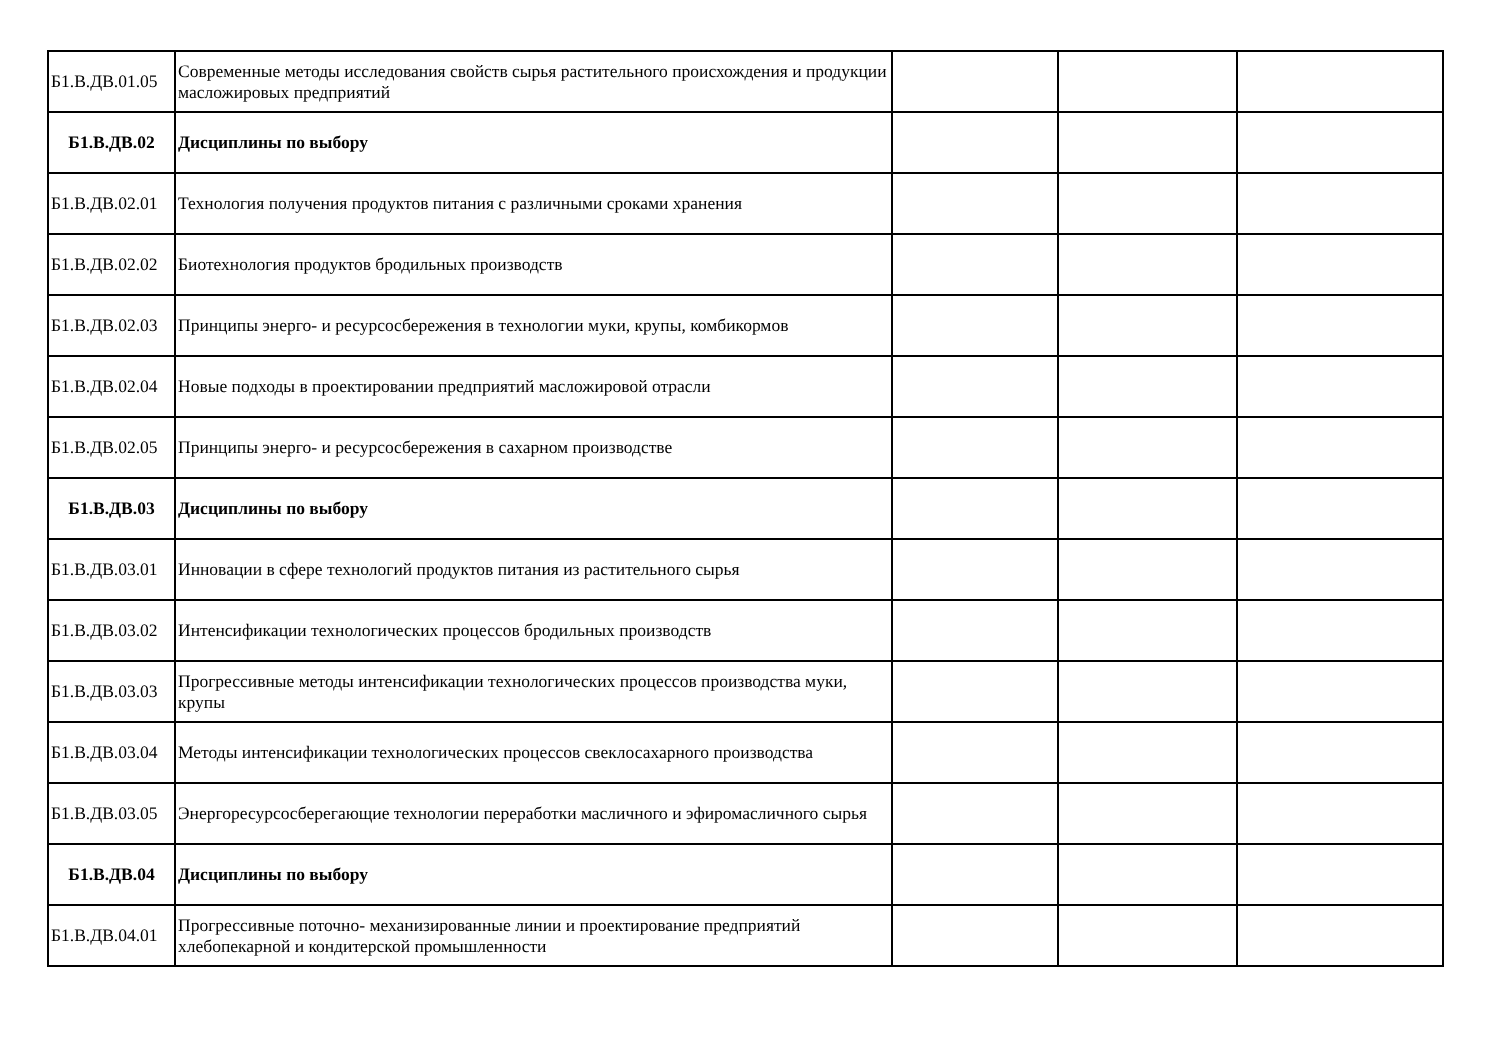| Б1.В.ДВ.01.05 | Современные методы исследования свойств сырья растительного происхождения и продукции масложировых предприятий | | | |
| Б1.В.ДВ.02 | Дисциплины по выбору | | | |
| Б1.В.ДВ.02.01 | Технология получения продуктов питания с различными сроками хранения | | | |
| Б1.В.ДВ.02.02 | Биотехнология продуктов бродильных производств | | | |
| Б1.В.ДВ.02.03 | Принципы энерго- и ресурсосбережения в технологии муки, крупы, комбикормов | | | |
| Б1.В.ДВ.02.04 | Новые подходы в проектировании предприятий масложировой отрасли | | | |
| Б1.В.ДВ.02.05 | Принципы энерго- и ресурсосбережения в сахарном производстве | | | |
| Б1.В.ДВ.03 | Дисциплины по выбору | | | |
| Б1.В.ДВ.03.01 | Инновации в сфере технологий продуктов питания из растительного сырья | | | |
| Б1.В.ДВ.03.02 | Интенсификации технологических процессов бродильных производств | | | |
| Б1.В.ДВ.03.03 | Прогрессивные методы интенсификации технологических процессов производства муки, крупы | | | |
| Б1.В.ДВ.03.04 | Методы интенсификации технологических процессов свеклосахарного производства | | | |
| Б1.В.ДВ.03.05 | Энергоресурсосберегающие технологии переработки масличного и эфиромасличного сырья | | | |
| Б1.В.ДВ.04 | Дисциплины по выбору | | | |
| Б1.В.ДВ.04.01 | Прогрессивные поточно- механизированные линии и проектирование предприятий хлебопекарной и кондитерской промышленности | | | |